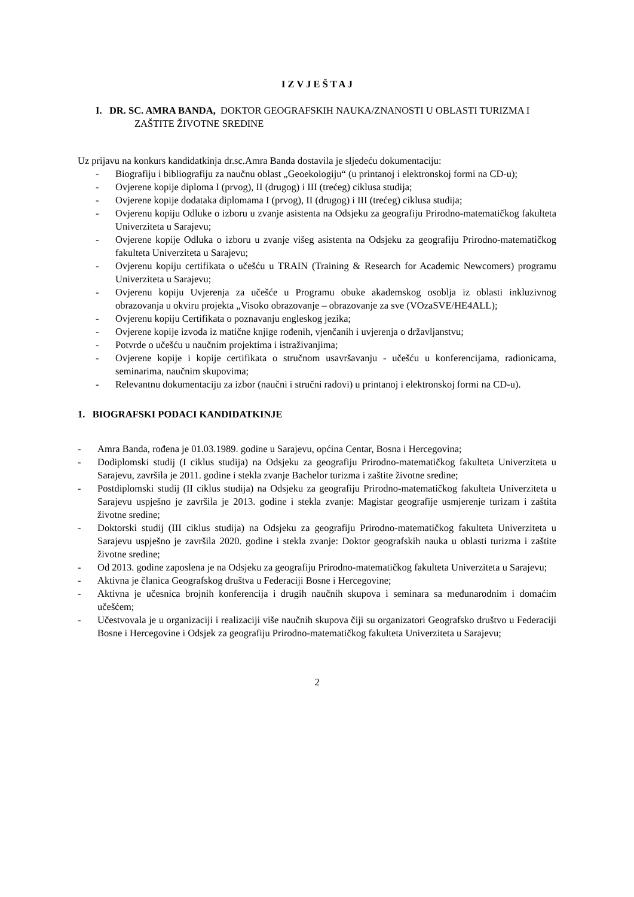I Z V J E Š T A J
I. DR. SC. AMRA BANDA, DOKTOR GEOGRAFSKIH NAUKA/ZNANOSTI U OBLASTI TURIZMA I ZAŠTITE ŽIVOTNE SREDINE
Uz prijavu na konkurs kandidatkinja dr.sc.Amra Banda dostavila je sljedeću dokumentaciju:
- Biografiju i bibliografiju za naučnu oblast „Geoekologiju“ (u printanoj i elektronskoj formi na CD-u);
- Ovjerene kopije diploma I (prvog), II (drugog) i III (trećeg) ciklusa studija;
- Ovjerene kopije dodataka diplomama I (prvog), II (drugog) i III (trećeg) ciklusa studija;
- Ovjerenu kopiju Odluke o izboru u zvanje asistenta na Odsjeku za geografiju Prirodno-matematičkog fakulteta Univerziteta u Sarajevu;
- Ovjerene kopije Odluka o izboru u zvanje višeg asistenta na Odsjeku za geografiju Prirodno-matematičkog fakulteta Univerziteta u Sarajevu;
- Ovjerenu kopiju certifikata o učešću u TRAIN (Training & Research for Academic Newcomers) programu Univerziteta u Sarajevu;
- Ovjerenu kopiju Uvjerenja za učešće u Programu obuke akademskog osoblja iz oblasti inkluzivnog obrazovanja u okviru projekta „Visoko obrazovanje – obrazovanje za sve (VOzaSVE/HE4ALL);
- Ovjerenu kopiju Certifikata o poznavanju engleskog jezika;
- Ovjerene kopije izvoda iz matične knjige rođenih, vjenčanih i uvjerenja o državljanstvu;
- Potvrde o učešću u naučnim projektima i istraživanjima;
- Ovjerene kopije i kopije certifikata o stručnom usavršavanju - učešću u konferencijama, radionicama, seminarima, naučnim skupovima;
- Relevantnu dokumentaciju za izbor (naučni i stručni radovi) u printanoj i elektronskoj formi na CD-u).
1. BIOGRAFSKI PODACI KANDIDATKINJE
- Amra Banda, rođena je 01.03.1989. godine u Sarajevu, općina Centar, Bosna i Hercegovina;
- Dodiplomski studij (I ciklus studija) na Odsjeku za geografiju Prirodno-matematičkog fakulteta Univerziteta u Sarajevu, završila je 2011. godine i stekla zvanje Bachelor turizma i zaštite životne sredine;
- Postdiplomski studij (II ciklus studija) na Odsjeku za geografiju Prirodno-matematičkog fakulteta Univerziteta u Sarajevu uspješno je završila je 2013. godine i stekla zvanje: Magistar geografije usmjerenje turizam i zaštita životne sredine;
- Doktorski studij (III ciklus studija) na Odsjeku za geografiju Prirodno-matematičkog fakulteta Univerziteta u Sarajevu uspješno je završila 2020. godine i stekla zvanje: Doktor geografskih nauka u oblasti turizma i zaštite životne sredine;
- Od 2013. godine zaposlena je na Odsjeku za geografiju Prirodno-matematičkog fakulteta Univerziteta u Sarajevu;
- Aktivna je članica Geografskog društva u Federaciji Bosne i Hercegovine;
- Aktivna je učesnica brojnih konferencija i drugih naučnih skupova i seminara sa međunarodnim i domaćim učešćem;
- Učestvovala je u organizaciji i realizaciji više naučnih skupova čiji su organizatori Geografsko društvo u Federaciji Bosne i Hercegovine i Odsjek za geografiju Prirodno-matematičkog fakulteta Univerziteta u Sarajevu;
2